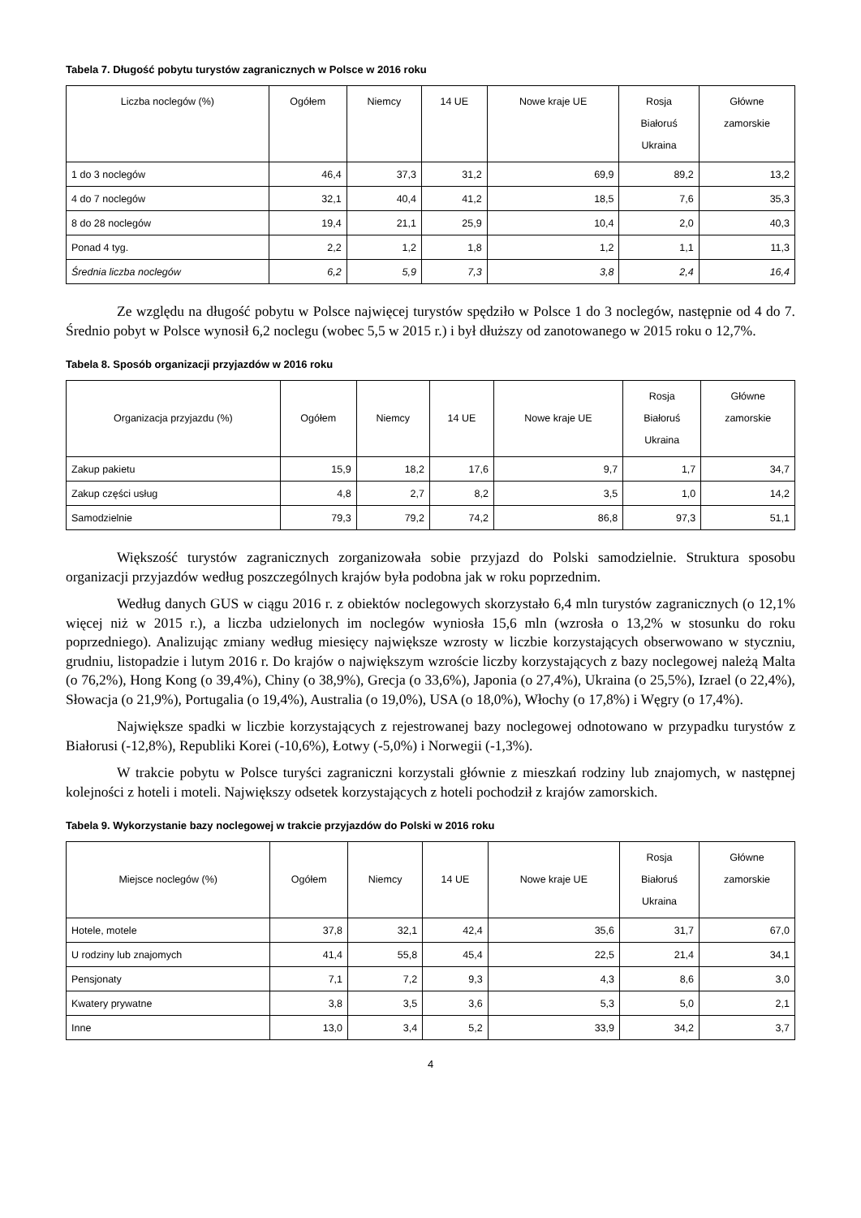Tabela 7. Długość pobytu turystów zagranicznych w Polsce w 2016 roku
| Liczba noclegów (%) | Ogółem | Niemcy | 14 UE | Nowe kraje UE | Rosja Białoruś Ukraina | Główne zamorskie |
| --- | --- | --- | --- | --- | --- | --- |
| 1 do 3 noclegów | 46,4 | 37,3 | 31,2 | 69,9 | 89,2 | 13,2 |
| 4 do 7 noclegów | 32,1 | 40,4 | 41,2 | 18,5 | 7,6 | 35,3 |
| 8 do 28 noclegów | 19,4 | 21,1 | 25,9 | 10,4 | 2,0 | 40,3 |
| Ponad 4 tyg. | 2,2 | 1,2 | 1,8 | 1,2 | 1,1 | 11,3 |
| Średnia liczba noclegów | 6,2 | 5,9 | 7,3 | 3,8 | 2,4 | 16,4 |
Ze względu na długość pobytu w Polsce najwięcej turystów spędziło w Polsce 1 do 3 noclegów, następnie od 4 do 7. Średnio pobyt w Polsce wynosił 6,2 noclegu (wobec 5,5 w 2015 r.) i był dłuższy od zanotowanego w 2015 roku o 12,7%.
Tabela 8. Sposób organizacji przyjazdów w 2016 roku
| Organizacja przyjazdu (%) | Ogółem | Niemcy | 14 UE | Nowe kraje UE | Rosja Białoruś Ukraina | Główne zamorskie |
| --- | --- | --- | --- | --- | --- | --- |
| Zakup pakietu | 15,9 | 18,2 | 17,6 | 9,7 | 1,7 | 34,7 |
| Zakup części usług | 4,8 | 2,7 | 8,2 | 3,5 | 1,0 | 14,2 |
| Samodzielnie | 79,3 | 79,2 | 74,2 | 86,8 | 97,3 | 51,1 |
Większość turystów zagranicznych zorganizowała sobie przyjazd do Polski samodzielnie. Struktura sposobu organizacji przyjazdów według poszczególnych krajów była podobna jak w roku poprzednim.
Według danych GUS w ciągu 2016 r. z obiektów noclegowych skorzystało 6,4 mln turystów zagranicznych (o 12,1% więcej niż w 2015 r.), a liczba udzielonych im noclegów wyniosła 15,6 mln (wzrosła o 13,2% w stosunku do roku poprzedniego). Analizując zmiany według miesięcy największe wzrosty w liczbie korzystających obserwowano w styczniu, grudniu, listopadzie i lutym 2016 r. Do krajów o największym wzroście liczby korzystających z bazy noclegowej należą Malta (o 76,2%), Hong Kong (o 39,4%), Chiny (o 38,9%), Grecja (o 33,6%), Japonia (o 27,4%), Ukraina (o 25,5%), Izrael (o 22,4%), Słowacja (o 21,9%), Portugalia (o 19,4%), Australia (o 19,0%), USA (o 18,0%), Włochy (o 17,8%) i Węgry (o 17,4%).
Największe spadki w liczbie korzystających z rejestrowanej bazy noclegowej odnotowano w przypadku turystów z Białorusi (-12,8%), Republiki Korei (-10,6%), Łotwy (-5,0%) i Norwegii (-1,3%).
W trakcie pobytu w Polsce turyści zagraniczni korzystali głównie z mieszkań rodziny lub znajomych, w następnej kolejności z hoteli i moteli. Największy odsetek korzystających z hoteli pochodził z krajów zamorskich.
Tabela 9. Wykorzystanie bazy noclegowej w trakcie przyjazdów do Polski w 2016 roku
| Miejsce noclegów (%) | Ogółem | Niemcy | 14 UE | Nowe kraje UE | Rosja Białoruś Ukraina | Główne zamorskie |
| --- | --- | --- | --- | --- | --- | --- |
| Hotele, motele | 37,8 | 32,1 | 42,4 | 35,6 | 31,7 | 67,0 |
| U rodziny lub znajomych | 41,4 | 55,8 | 45,4 | 22,5 | 21,4 | 34,1 |
| Pensjonaty | 7,1 | 7,2 | 9,3 | 4,3 | 8,6 | 3,0 |
| Kwatery prywatne | 3,8 | 3,5 | 3,6 | 5,3 | 5,0 | 2,1 |
| Inne | 13,0 | 3,4 | 5,2 | 33,9 | 34,2 | 3,7 |
4